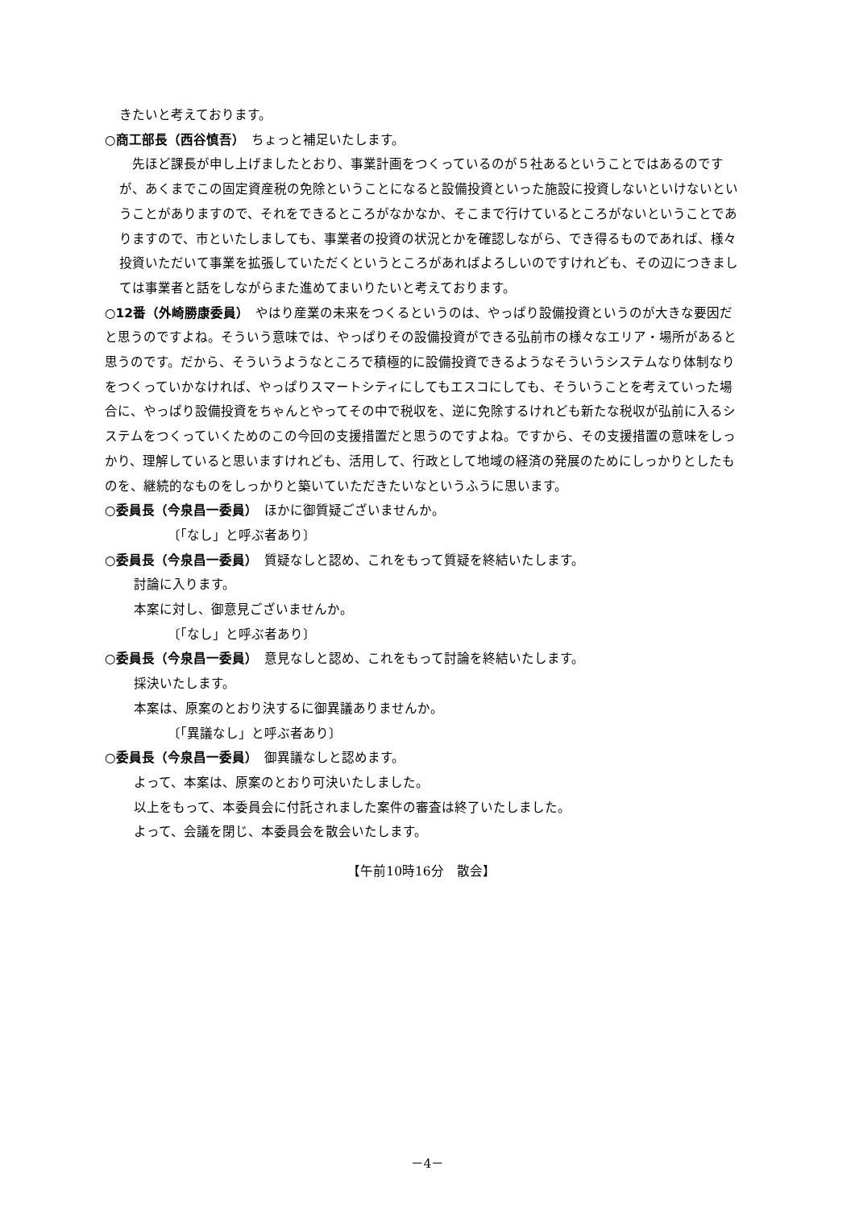きたいと考えております。
○商工部長（西谷慎吾）　ちょっと補足いたします。
　先ほど課長が申し上げましたとおり、事業計画をつくっているのが５社あるということではあるのですが、あくまでこの固定資産税の免除ということになると設備投資といった施設に投資しないといけないということがありますので、それをできるところがなかなか、そこまで行けているところがないということでありますので、市といたしましても、事業者の投資の状況とかを確認しながら、でき得るものであれば、様々投資いただいて事業を拡張していただくというところがあればよろしいのですけれども、その辺につきましては事業者と話をしながらまた進めてまいりたいと考えております。
○12番（外崎勝康委員）　やはり産業の未来をつくるというのは、やっぱり設備投資というのが大きな要因だと思うのですよね。そういう意味では、やっぱりその設備投資ができる弘前市の様々なエリア・場所があると思うのです。だから、そういうようなところで積極的に設備投資できるようなそういうシステムなり体制なりをつくっていかなければ、やっぱりスマートシティにしてもエスコにしても、そういうことを考えていった場合に、やっぱり設備投資をちゃんとやってその中で税収を、逆に免除するけれども新たな税収が弘前に入るシステムをつくっていくためのこの今回の支援措置だと思うのですよね。ですから、その支援措置の意味をしっかり、理解していると思いますけれども、活用して、行政として地域の経済の発展のためにしっかりとしたものを、継続的なものをしっかりと築いていただきたいなというふうに思います。
○委員長（今泉昌一委員）　ほかに御質疑ございませんか。
〔「なし」と呼ぶ者あり〕
○委員長（今泉昌一委員）　質疑なしと認め、これをもって質疑を終結いたします。
討論に入ります。
本案に対し、御意見ございませんか。
〔「なし」と呼ぶ者あり〕
○委員長（今泉昌一委員）　意見なしと認め、これをもって討論を終結いたします。
採決いたします。
本案は、原案のとおり決するに御異議ありませんか。
〔「異議なし」と呼ぶ者あり〕
○委員長（今泉昌一委員）　御異議なしと認めます。
よって、本案は、原案のとおり可決いたしました。
以上をもって、本委員会に付託されました案件の審査は終了いたしました。
よって、会議を閉じ、本委員会を散会いたします。
【午前10時16分　散会】
－4－